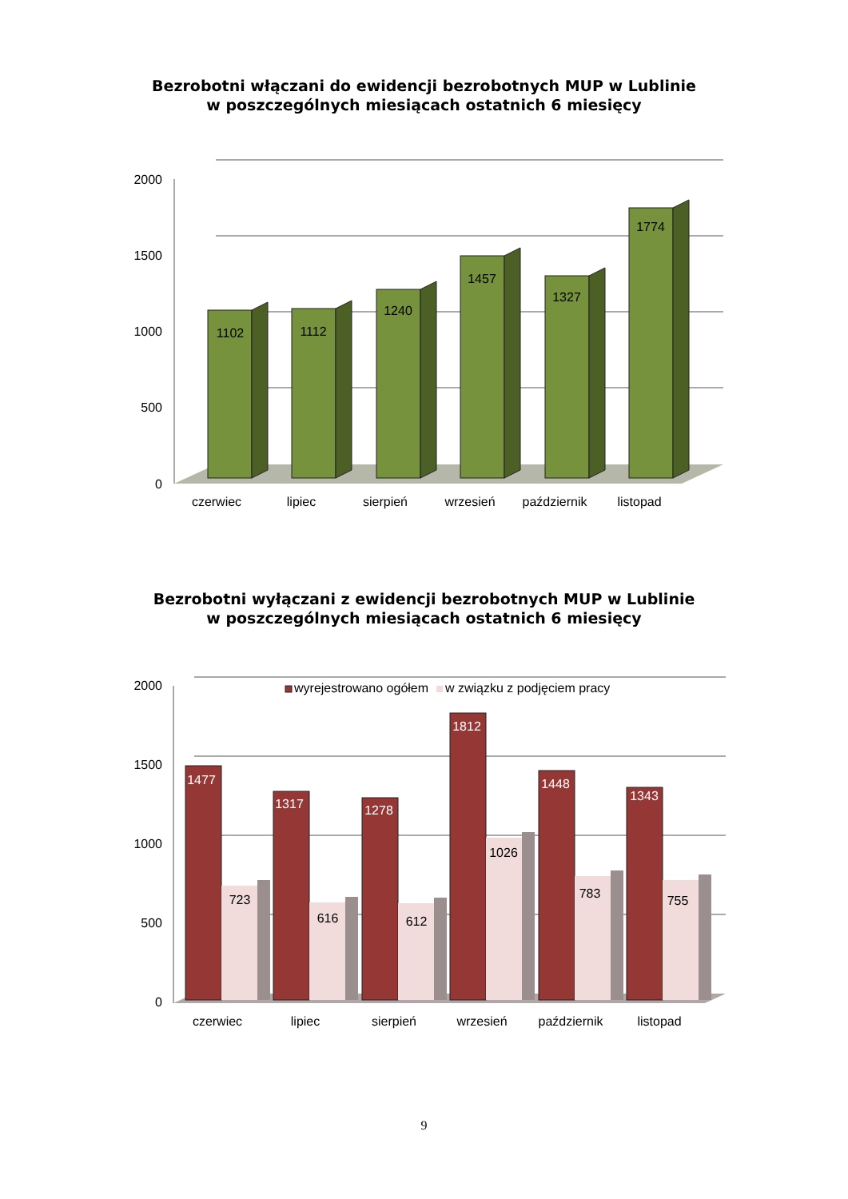Bezrobotni włączani do ewidencji bezrobotnych MUP w Lublinie
w poszczególnych miesiącach ostatnich 6 miesięcy
2000
1500
1000
500
0
1102
1112
1240
1457
1327
1774
czerwiec
lipiec
sierpień
wrzesień
październik
listopad
Bezrobotni wyłączani z ewidencji bezrobotnych MUP w Lublinie
w poszczególnych miesiącach ostatnich 6 miesięcy
2000
1500
1000
500
0
wyrejestrowano ogółem
w związku z podjęciem pracy
1477
1317
1278
1812
1448
1343
723
616
612
1026
783
755
czerwiec
lipiec
sierpień
wrzesień
październik
listopad
9